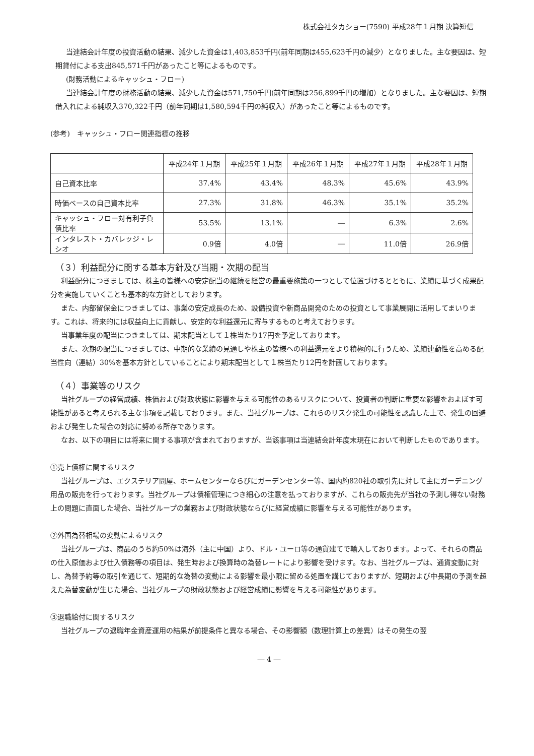株式会社タカショー(7590) 平成28年１月期 決算短信
当連結会計年度の投資活動の結果、減少した資金は1,403,853千円(前年同期は455,623千円の減少）となりました。主な要因は、短期貸付による支出845,571千円があったこと等によるものです。
(財務活動によるキャッシュ・フロー)
当連結会計年度の財務活動の結果、減少した資金は571,750千円(前年同期は256,899千円の増加）となりました。主な要因は、短期借入れによる純収入370,322千円（前年同期は1,580,594千円の純収入）があったこと等によるものです。
(参考)　キャッシュ・フロー関連指標の推移
| | 平成24年１月期 | 平成25年１月期 | 平成26年１月期 | 平成27年１月期 | 平成28年１月期 |
| --- | --- | --- | --- | --- | --- |
| 自己資本比率 | 37.4% | 43.4% | 48.3% | 45.6% | 43.9% |
| 時価ベースの自己資本比率 | 27.3% | 31.8% | 46.3% | 35.1% | 35.2% |
| キャッシュ・フロー対有利子負債比率 | 53.5% | 13.1% | ― | 6.3% | 2.6% |
| インタレスト・カバレッジ・レシオ | 0.9倍 | 4.0倍 | ― | 11.0倍 | 26.9倍 |
（３）利益配分に関する基本方針及び当期・次期の配当
利益配分につきましては、株主の皆様への安定配当の継続を経営の最重要施策の一つとして位置づけるとともに、業績に基づく成果配分を実施していくことも基本的な方針としております。
また、内部留保金につきましては、事業の安定成長のため、設備投資や新商品開発のための投資として事業展開に活用してまいります。これは、将来的には収益向上に貢献し、安定的な利益還元に寄与するものと考えております。
当事業年度の配当につきましては、期末配当として１株当たり17円を予定しております。
また、次期の配当につきましては、中期的な業績の見通しや株主の皆様への利益還元をより積極的に行うため、業績連動性を高める配当性向（連結）30%を基本方針としていることにより期末配当として１株当たり12円を計画しております。
（４）事業等のリスク
当社グループの経営成績、株価および財政状態に影響を与える可能性のあるリスクについて、投資者の判断に重要な影響をおよぼす可能性があると考えられる主な事項を記載しております。また、当社グループは、これらのリスク発生の可能性を認識した上で、発生の回避および発生した場合の対応に努める所存であります。
なお、以下の項目には将来に関する事項が含まれておりますが、当該事項は当連結会計年度末現在において判断したものであります。
①売上債権に関するリスク
当社グループは、エクステリア問屋、ホームセンターならびにガーデンセンター等、国内約820社の取引先に対して主にガーデニング用品の販売を行っております。当社グループは債権管理につき細心の注意を払っておりますが、これらの販売先が当社の予測し得ない財務上の問題に直面した場合、当社グループの業務および財政状態ならびに経営成績に影響を与える可能性があります。
②外国為替相場の変動によるリスク
当社グループは、商品のうち約50%は海外（主に中国）より、ドル・ユーロ等の通貨建てで輸入しております。よって、それらの商品の仕入原価および仕入債務等の項目は、発生時および換算時の為替レートにより影響を受けます。なお、当社グループは、通貨変動に対し、為替予約等の取引を通じて、短期的な為替の変動による影響を最小限に留める処置を講じておりますが、短期および中長期の予測を超えた為替変動が生じた場合、当社グループの財政状態および経営成績に影響を与える可能性があります。
③退職給付に関するリスク
当社グループの退職年金資産運用の結果が前提条件と異なる場合、その影響額（数理計算上の差異）はその発生の翌
― 4 ―